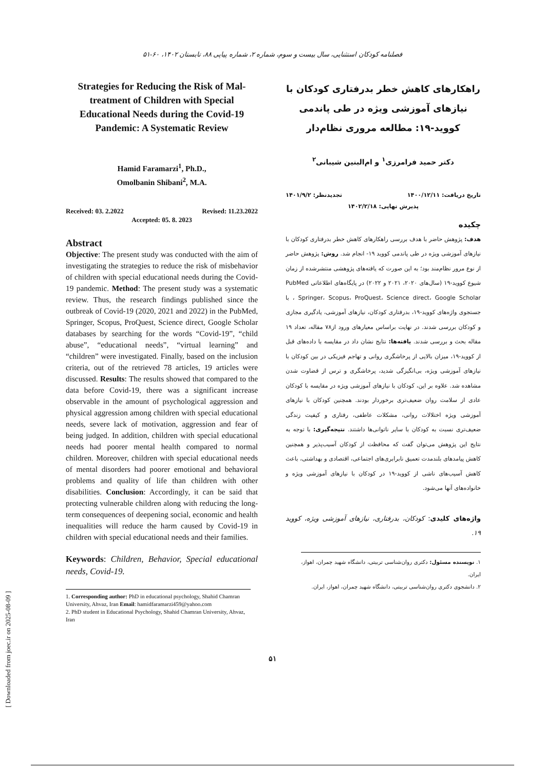[ Downloaded from joec.ir on 2025-08-09 ]
فصلنامه کودکان استثنایی، سال بیست و سوم، شماره ۲، شماره پیاپی ۸۸، تابستان ۱۴۰۲، ۶۰-۵۱
Strategies for Reducing the Risk of Mal-treatment of Children with Special Educational Needs during the Covid-19 Pandemic: A Systematic Review
Hamid Faramarzi<sup>1</sup>, Ph.D.,
Omolbanin Shibani<sup>2</sup>, M.A.
Received: 03. 2.2022 Revised: 11.23.2022
Accepted: 05. 8. 2023
Abstract
Objective: The present study was conducted with the aim of investigating the strategies to reduce the risk of misbehavior of children with special educational needs during the Covid-19 pandemic. Method: The present study was a systematic review. Thus, the research findings published since the outbreak of Covid-19 (2020, 2021 and 2022) in the PubMed, Springer, Scopus, ProQuest, Science direct, Google Scholar databases by searching for the words “Covid-19”, “child abuse”, “educational needs”, “virtual learning” and “children” were investigated. Finally, based on the inclusion criteria, out of the retrieved 78 articles, 19 articles were discussed. Results: The results showed that compared to the data before Covid-19, there was a significant increase observable in the amount of psychological aggression and physical aggression among children with special educational needs, severe lack of motivation, aggression and fear of being judged. In addition, children with special educational needs had poorer mental health compared to normal children. Moreover, children with special educational needs of mental disorders had poorer emotional and behavioral problems and quality of life than children with other disabilities. Conclusion: Accordingly, it can be said that protecting vulnerable children along with reducing the long-term consequences of deepening social, economic and health inequalities will reduce the harm caused by Covid-19 in children with special educational needs and their families.
Keywords: Children, Behavior, Special educational needs, Covid-19.
1. Corresponding author: PhD in educational psychology, Shahid Chamran University, Ahvaz, Iran Email: hamidfaramarzi459@yahoo.com
2. PhD student in Educational Psychology, Shahid Chamran University, Ahvaz, Iran
راهکارهای کاهش خطر بدرفتاری کودکان با نیازهای آموزشی ویژه در طی پاندمی کووید-۱۹: مطالعه مروری نظام‌دار
دکتر حمید فرامرزی<sup>۱</sup> و ام‌البنین شیبانی<sup>۲</sup>
تاریخ دریافت: ۱۴۰۰/۱۲/۱۱ تجدیدنظر: ۱۴۰۱/۹/۲
پذیرش نهایی: ۱۴۰۲/۲/۱۸
چکیده
هدف: پژوهش حاضر با هدف بررسی راهکارهای کاهش خطر بدرفتاری کودکان با نیازهای آموزشی ویژه در طی پاندمی کووید ۱۹- انجام شد. روش: پژوهش حاضر از نوع مرور نظام‌مند بود؛ به این صورت که یافته‌های پژوهشی منتشرشده از زمان شیوع کووید-۱۹ (سال‌های ۲۰۲۰، ۲۰۲۱ و ۲۰۲۲) در پایگاه‌های اطلاعاتی PubMed ، Springer، Scopus، ProQuest، Science direct، Google Scholar با جستجوی واژه‌های کووید-۱۹، بدرفتاری کودکان، نیازهای آموزشی، یادگیری مجازی و کودکان بررسی شدند. در نهایت براساس معیارهای ورود از۷۸ مقاله، تعداد ۱۹ مقاله بحث و بررسی شدند. یافته‌ها: نتایج نشان داد در مقایسه با داده‌های قبل از کووید-۱۹، میزان بالایی از پرخاشگری روانی و تهاجم فیزیکی در بین کودکان با نیازهای آموزشی ویژه، بی‌انگیزگی شدید، پرخاشگری و ترس از قضاوت شدن مشاهده شد. علاوه بر این، کودکان با نیازهای آموزشی ویژه در مقایسه با کودکان عادی از سلامت روان ضعیف‌تری برخوردار بودند. همچنین کودکان با نیازهای آموزشی ویژه اختلالات روانی، مشکلات عاطفی، رفتاری و کیفیت زندگی ضعیف‌تری نسبت به کودکان با سایر ناتوانی‌ها داشتند. نتیجه‌گیری: با توجه به نتایج این پژوهش می‌توان گفت که محافظت از کودکان آسیب‌پذیر و همچنین کاهش پیامدهای بلندمدت تعمیق نابرابری‌های اجتماعی، اقتصادی و بهداشتی، باعث کاهش آسیب‌های ناشی از کووید-۱۹ در کودکان با نیازهای آموزشی ویژه و خانواده‌های آنها می‌شود.
واژه‌های کلیدی: کودکان، بدرفتاری، نیازهای آموزشی ویژه، کووید ۱۹.
۱. نویسنده مسئول: دکتری روان‌شناسی تربیتی، دانشگاه شهید چمران، اهواز، ایران.
۲. دانشجوی دکتری روان‌شناسی تربیتی، دانشگاه شهید چمران، اهواز، ایران.
۵۱